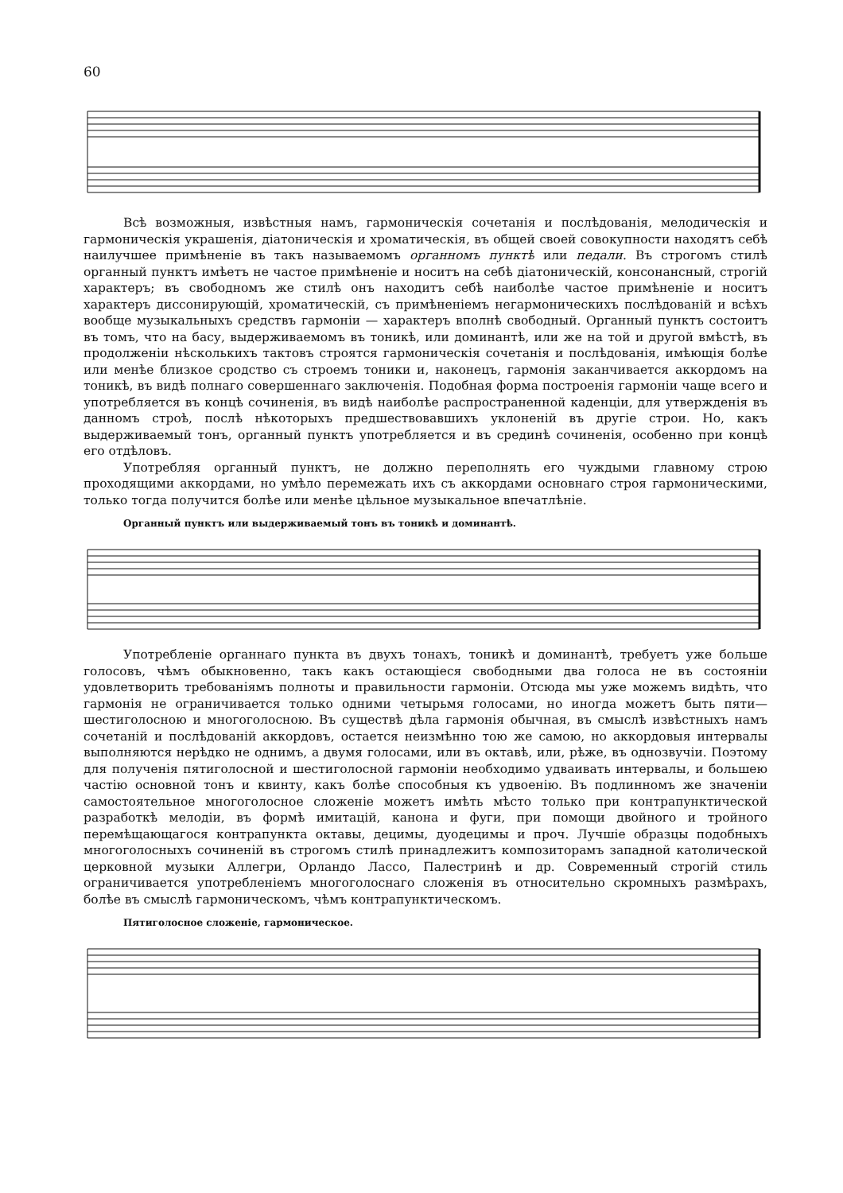60
Всѣ возможныя, извѣстныя намъ, гармоническія сочетанія и послѣдованія, мелодическія и гармоническія украшенія, діатоническія и хроматическія, въ общей своей совокупности находятъ себѣ наилучшее примѣненіе въ такъ называемомъ органномъ пунктѣ или педали. Въ строгомъ стилѣ органный пунктъ имѣетъ не частое примѣненіе и носитъ на себѣ діатоническій, консонансный, строгій характеръ; въ свободномъ же стилѣ онъ находитъ себѣ наиболѣе частое примѣненіе и носитъ характеръ диссонирующій, хроматическій, съ примѣненіемъ негармоническихъ послѣдованій и всѣхъ вообще музыкальныхъ средствъ гармоніи — характеръ вполнѣ свободный. Органный пунктъ состоитъ въ томъ, что на басу, выдерживаемомъ въ тоникѣ, или доминантѣ, или же на той и другой вмѣстѣ, въ продолженіи нѣсколькихъ тактовъ строятся гармоническія сочетанія и послѣдованія, имѣющія болѣе или менѣе близкое сродство съ строемъ тоники и, наконецъ, гармонія заканчивается аккордомъ на тоникѣ, въ видѣ полнаго совершеннаго заключенія. Подобная форма построенія гармоніи чаще всего и употребляется въ концѣ сочиненія, въ видѣ наиболѣе распространенной каденціи, для утвержденія въ данномъ строѣ, послѣ нѣкоторыхъ предшествовавшихъ уклоненій въ другіе строи. Но, какъ выдерживаемый тонъ, органный пунктъ употребляется и въ срединѣ сочиненія, особенно при концѣ его отдѣловъ.
Употребляя органный пунктъ, не должно переполнять его чуждыми главному строю проходящими аккордами, но умѣло перемежать ихъ съ аккордами основнаго строя гармоническими, только тогда получится болѣе или менѣе цѣльное музыкальное впечатлѣніе.
Органный пунктъ или выдерживаемый тонъ въ тоникѣ и доминантѣ.
Употребленіе органнаго пункта въ двухъ тонахъ, тоникѣ и доминантѣ, требуетъ уже больше голосовъ, чѣмъ обыкновенно, такъ какъ остающіеся свободными два голоса не въ состояніи удовлетворить требованіямъ полноты и правильности гармоніи. Отсюда мы уже можемъ видѣть, что гармонія не ограничивается только одними четырьмя голосами, но иногда можетъ быть пяти—шестиголосною и многоголосною. Въ существѣ дѣла гармонія обычная, въ смыслѣ извѣстныхъ намъ сочетаній и послѣдованій аккордовъ, остается неизмѣнно тою же самою, но аккордовыя интервалы выполняются нерѣдко не однимъ, а двумя голосами, или въ октавѣ, или, рѣже, въ однозвучіи. Поэтому для полученія пятиголосной и шестиголосной гармоніи необходимо удваивать интервалы, и большею частію основной тонъ и квинту, какъ болѣе способныя къ удвоенію. Въ подлинномъ же значеніи самостоятельное многоголосное сложеніе можетъ имѣть мѣсто только при контрапунктической разработкѣ мелодіи, въ формѣ имитацій, канона и фуги, при помощи двойного и тройного перемѣщающагося контрапункта октавы, децимы, дуодецимы и проч. Лучшіе образцы подобныхъ многоголосныхъ сочиненій въ строгомъ стилѣ принадлежитъ композиторамъ западной католической церковной музыки Аллегри, Орландо Лассо, Палестринѣ и др. Современный строгій стиль ограничивается употребленіемъ многоголоснаго сложенія въ относительно скромныхъ размѣрахъ, болѣе въ смыслѣ гармоническомъ, чѣмъ контрапунктическомъ.
Пятиголосное сложеніе, гармоническое.